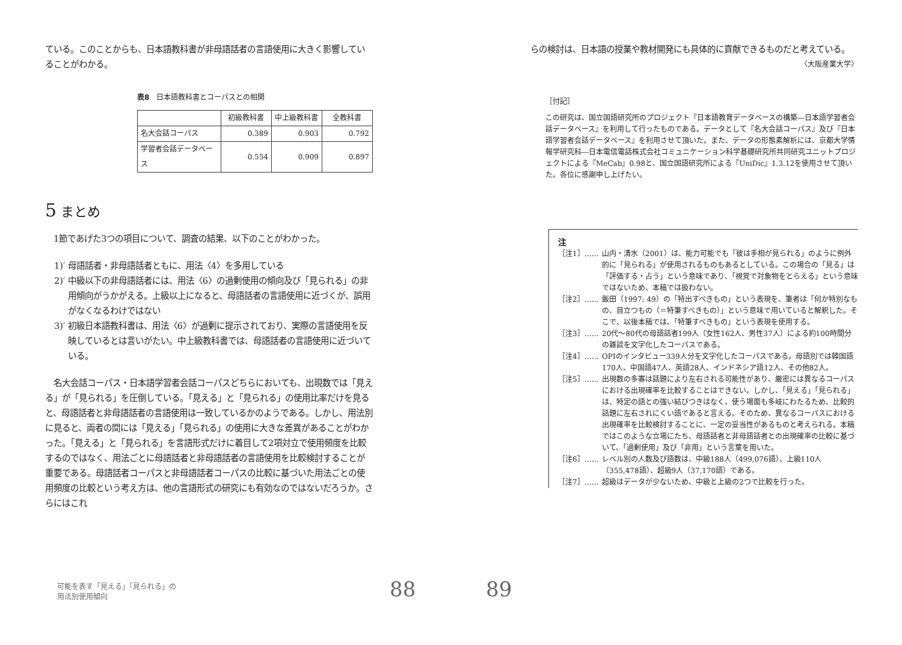ている。このことからも、日本語教科書が非母語話者の言語使用に大きく影響していることがわかる。
表8　日本語教科書とコーパスとの相関
| | 初級教科書 | 中上級教科書 | 全教科書 |
| --- | --- | --- | --- |
| 名大会話コーパス | 0.389 | 0.903 | 0.792 |
| 学習者会話データベース | 0.554 | 0.909 | 0.897 |
5 まとめ
　1節であげた3つの項目について、調査の結果、以下のことがわかった。
1)′ 母語話者・非母語話者ともに、用法〈4〉を多用している
2)′ 中級以下の非母語話者には、用法〈6〉の過剰使用の傾向及び「見られる」の非用傾向がうかがえる。上級以上になると、母語話者の言語使用に近づくが、誤用がなくなるわけではない
3)′ 初級日本語教科書は、用法〈6〉が過剰に提示されており、実際の言語使用を反映しているとは言いがたい。中上級教科書では、母語話者の言語使用に近づいている。
　名大会話コーパス・日本語学習者会話コーパスどちらにおいても、出現数では「見える」が「見られる」を圧倒している。「見える」と「見られる」の使用比率だけを見ると、母語話者と非母語話者の言語使用は一致しているかのようである。しかし、用法別に見ると、両者の間には「見える」「見られる」の使用に大きな差異があることがわかった。「見える」と「見られる」を言語形式だけに着目して2項対立で使用頻度を比較するのではなく、用法ごとに母語話者と非母語話者の言語使用を比較検討することが重要である。母語話者コーパスと非母語話者コーパスの比較に基づいた用法ごとの使用頻度の比較という考え方は、他の言語形式の研究にも有効なのではないだろうか。さらにはこれ
らの検討は、日本語の授業や教材開発にも具体的に貢献できるものだと考えている。
〈大阪産業大学〉
［付記］
この研究は、国立国語研究所のプロジェクト『日本語教育データベースの構築―日本語学習者会話データベース』を利用して行ったものである。データとして『名大会話コーパス』及び『日本語学習者会話データベース』を利用させて頂いた。また、データの形態素解析には、京都大学情報学研究科―日本電信電話株式会社コミュニケーション科学基礎研究所共同研究ユニットプロジェクトによる『MeCab』0.98と、国立国語研究所による『UniDic』1.3.12を使用させて頂いた。各位に感謝申し上げたい。
注
［注1］…… 山内・清水（2001）は、能力可能でも「彼は手相が見られる」のように例外的に「見られる」が使用されるものもあるとしている。この場合の「見る」は「評価する・占う」という意味であり、「視覚で対象物をとらえる」という意味ではないため、本稿では扱わない。
［注2］…… 飯田（1997: 49）の「特出すべきもの」という表現を、筆者は「何か特別なもの、目立つもの（＝特筆すべきもの）」という意味で用いていると解釈した。そこで、以後本稿では、「特筆すべきもの」という表現を使用する。
［注3］…… 20代～80代の母語話者199人（女性162人、男性37人）による約100時間分の雑談を文字化したコーパスである。
［注4］…… OPIのインタビュー339人分を文字化したコーパスである。母語別では韓国語170人、中国語47人、英語28人、インドネシア語12人、その他82人。
［注5］…… 出現数の多寡は話題により左右される可能性があり、厳密には異なるコーパスにおける出現確率を比較することはできない。しかし、「見える」「見られる」は、特定の語との強い結びつきはなく、使う場面も多岐にわたるため、比較的話題に左右されにくい語であると言える。そのため、異なるコーパスにおける出現確率を比較検討することに、一定の妥当性があるものと考えられる。本稿ではこのような立場にたち、母語話者と非母語話者との出現確率の比較に基づいて、「過剰使用」及び「非用」という言葉を用いた。
［注6］…… レベル別の人数及び語数は、中級188人（499,076語）、上級110人（355,478語）、超級9人（37,170語）である。
［注7］…… 超級はデータが少ないため、中級と上級の2つで比較を行った。
可能を表す「見える」「見られる」の
用法別使用傾向
88 89